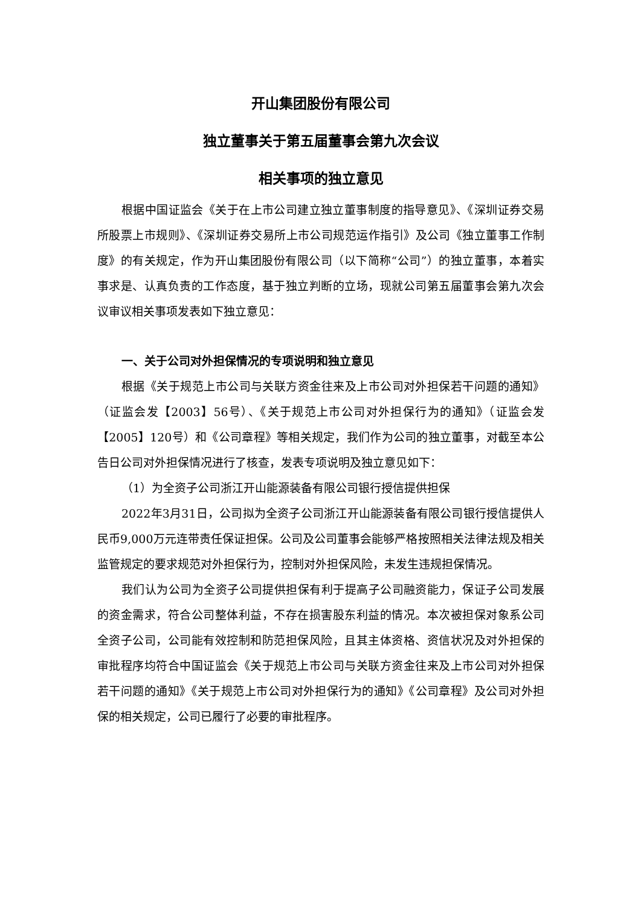开山集团股份有限公司
独立董事关于第五届董事会第九次会议
相关事项的独立意见
根据中国证监会《关于在上市公司建立独立董事制度的指导意见》、《深圳证券交易所股票上市规则》、《深圳证券交易所上市公司规范运作指引》及公司《独立董事工作制度》的有关规定，作为开山集团股份有限公司（以下简称“公司”）的独立董事，本着实事求是、认真负责的工作态度，基于独立判断的立场，现就公司第五届董事会第九次会议审议相关事项发表如下独立意见：
一、关于公司对外担保情况的专项说明和独立意见
根据《关于规范上市公司与关联方资金往来及上市公司对外担保若干问题的通知》（证监会发【2003】56号）、《关于规范上市公司对外担保行为的通知》（证监会发【2005】120号）和《公司章程》等相关规定，我们作为公司的独立董事，对截至本公告日公司对外担保情况进行了核查，发表专项说明及独立意见如下：
（1）为全资子公司浙江开山能源装备有限公司银行授信提供担保
2022年3月31日，公司拟为全资子公司浙江开山能源装备有限公司银行授信提供人民币9,000万元连带责任保证担保。公司及公司董事会能够严格按照相关法律法规及相关监管规定的要求规范对外担保行为，控制对外担保风险，未发生违规担保情况。
我们认为公司为全资子公司提供担保有利于提高子公司融资能力，保证子公司发展的资金需求，符合公司整体利益，不存在损害股东利益的情况。本次被担保对象系公司全资子公司，公司能有效控制和防范担保风险，且其主体资格、资信状况及对外担保的审批程序均符合中国证监会《关于规范上市公司与关联方资金往来及上市公司对外担保若干问题的通知》《关于规范上市公司对外担保行为的通知》《公司章程》及公司对外担保的相关规定，公司已履行了必要的审批程序。